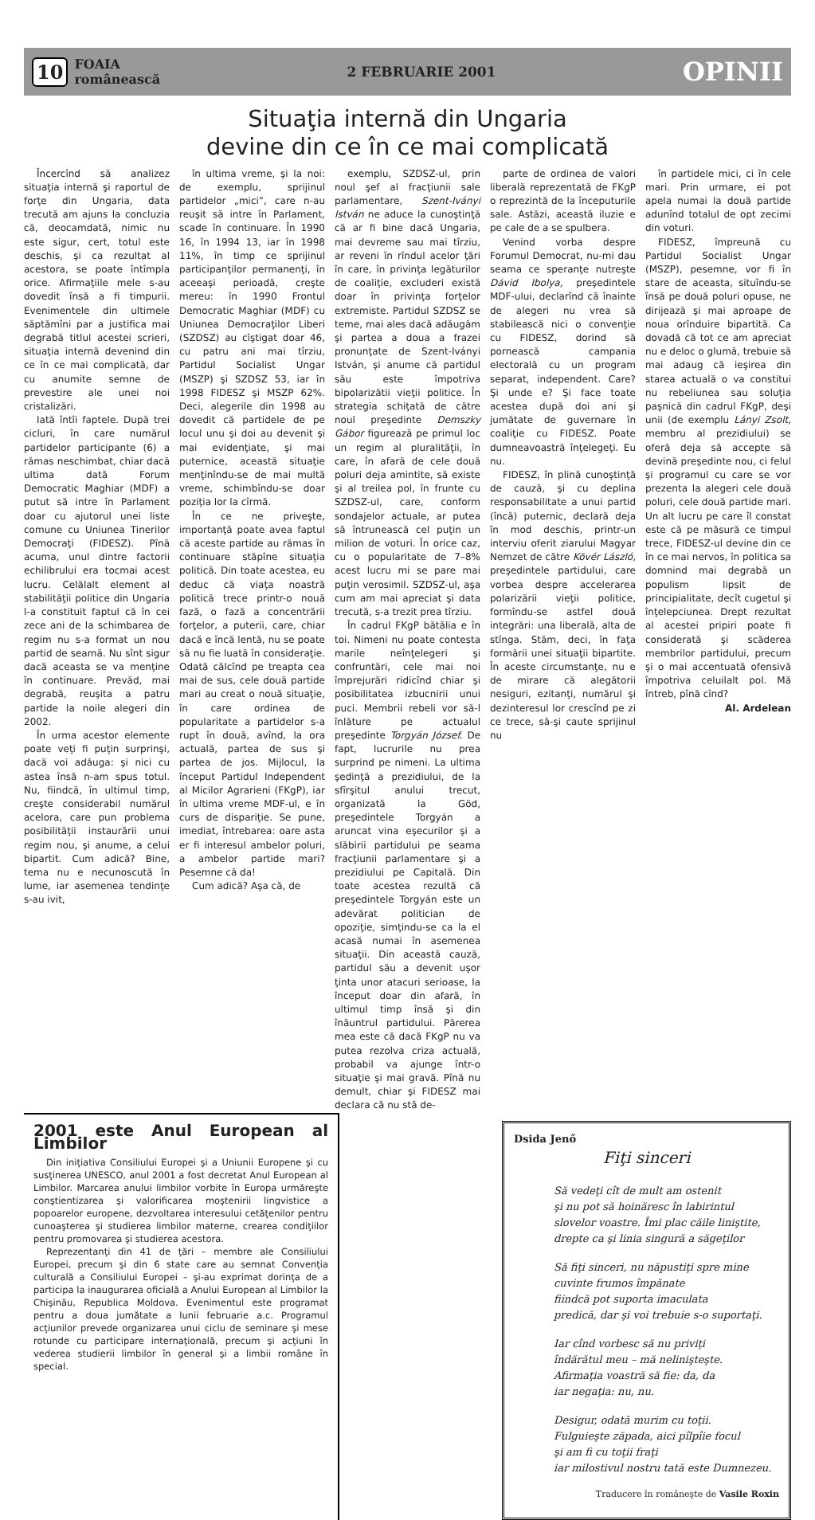10 FOAIA
românească
2 FEBRUARIE 2001 OPINII
Situaţia internă din Ungaria
devine din ce în ce mai complicată
Încercînd să analizez situaţia internă şi raportul de forţe din Ungaria, data trecută am ajuns la concluzia că, deocamdată, nimic nu este sigur, cert, totul este deschis, şi ca rezultat al acestora, se poate întîmpla orice. Afirmaţiile mele s-au dovedit însă a fi timpurii. Evenimentele din ultimele săptămîni par a justifica mai degrabă titlul acestei scrieri, situaţia internă devenind din ce în ce mai complicată, dar cu anumite semne de prevestire ale unei noi cristalizări.
Iată întîi faptele. După trei cicluri, în care numărul partidelor participante (6) a rămas neschimbat, chiar dacă ultima dată Forum Democratic Maghiar (MDF) a putut să intre în Parlament doar cu ajutorul unei liste comune cu Uniunea Tinerilor Democraţi (FIDESZ). Pînă acuma, unul dintre factorii echilibrului era tocmai acest lucru. Celălalt element al stabilităţii politice din Ungaria l-a constituit faptul că în cei zece ani de la schimbarea de regim nu s-a format un nou partid de seamă. Nu sînt sigur dacă aceasta se va menţine în continuare. Prevăd, mai degrabă, reuşita a patru partide la noile alegeri din 2002.
În urma acestor elemente poate veţi fi puţin surprinşi, dacă voi adăuga: şi nici cu astea însă n-am spus totul. Nu, fiindcă, în ultimul timp, creşte considerabil numărul acelora, care pun problema posibilităţii instaurării unui regim nou, şi anume, a celui bipartit. Cum adică? Bine, tema nu e necunoscută în lume, iar asemenea tendinţe s-au ivit,
în ultima vreme, şi la noi: de exemplu, sprijinul partidelor „mici”, care n-au reuşit să intre în Parlament, scade în continuare. În 1990 16, în 1994 13, iar în 1998 11%, în timp ce sprijinul participanţilor permanenţi, în aceeaşi perioadă, creşte mereu: în 1990 Frontul Democratic Maghiar (MDF) cu Uniunea Democraţilor Liberi (SZDSZ) au cîştigat doar 46, cu patru ani mai tîrziu, Partidul Socialist Ungar (MSZP) şi SZDSZ 53, iar în 1998 FIDESZ şi MSZP 62%. Deci, alegerile din 1998 au dovedit că partidele de pe locul unu şi doi au devenit şi mai evidenţiate, şi mai puternice, această situaţie menţinîndu-se de mai multă vreme, schimbîndu-se doar poziţia lor la cîrmă.
În ce ne priveşte, importanţă poate avea faptul că aceste partide au rămas în continuare stăpîne situaţia politică. Din toate acestea, eu deduc că viaţa noastră politică trece printr-o nouă fază, o fază a concentrării forţelor, a puterii, care, chiar dacă e încă lentă, nu se poate să nu fie luată în consideraţie. Odată călcînd pe treapta cea mai de sus, cele două partide mari au creat o nouă situaţie, în care ordinea de popularitate a partidelor s-a rupt în două, avînd, la ora actuală, partea de sus şi partea de jos. Mijlocul, la început Partidul Independent al Micilor Agrarieni (FKgP), iar în ultima vreme MDF-ul, e în curs de dispariţie. Se pune, imediat, întrebarea: oare asta er fi interesul ambelor poluri, a ambelor partide mari? Pesemne că da!
Cum adică? Aşa că, de
exemplu, SZDSZ-ul, prin noul şef al fracţiunii sale parlamentare, Szent-Iványi István ne aduce la cunoştinţă că ar fi bine dacă Ungaria, mai devreme sau mai tîrziu, ar reveni în rîndul acelor ţări în care, în privinţa legăturilor de coaliţie, excluderi există doar în privinţa forţelor extremiste. Partidul SZDSZ se teme, mai ales dacă adăugăm şi partea a doua a frazei pronunţate de Szent-Iványi István, şi anume că partidul său este împotriva bipolarizătii vieţii politice. În strategia schiţată de către noul preşedinte Demszky Gábor figurează pe primul loc un regim al pluralităţii, în care, în afară de cele două poluri deja amintite, să existe şi al treilea pol, în frunte cu SZDSZ-ul, care, conform sondajelor actuale, ar putea să întrunească cel puţin un milion de voturi. În orice caz, cu o popularitate de 7–8% acest lucru mi se pare mai puţin verosimil. SZDSZ-ul, aşa cum am mai apreciat şi data trecută, s-a trezit prea tîrziu.
În cadrul FKgP bătălia e în toi. Nimeni nu poate contesta marile neînţelegeri şi confruntări, cele mai noi împrejurări ridicînd chiar şi posibilitatea izbucnirii unui puci. Membrii rebeli vor să-l înlăture pe actualul preşedinte Torgyán József. De fapt, lucrurile nu prea surprind pe nimeni. La ultima şedinţă a prezidiului, de la sfîrşitul anului trecut, organizată la Göd, preşedintele Torgyán a aruncat vina eşecurilor şi a slăbirii partidului pe seama fracţiunii parlamentare şi a prezidiului pe Capitală. Din toate acestea rezultă că preşedintele Torgyán este un adevărat politician de opoziţie, simţindu-se ca la el acasă numai în asemenea situaţii. Din această cauză, partidul său a devenit uşor ţinta unor atacuri serioase, la început doar din afară, în ultimul timp însă şi din înăuntrul partidului. Părerea mea este că dacă FKgP nu va putea rezolva criza actuală, probabil va ajunge într-o situaţie şi mai gravă. Pînă nu demult, chiar şi FIDESZ mai declara că nu stă de-
parte de ordinea de valori liberală reprezentată de FKgP o reprezintă de la începuturile sale. Astăzi, această iluzie e pe cale de a se spulbera.
Venind vorba despre Forumul Democrat, nu-mi dau seama ce speranţe nutreşte Dávid Ibolya, preşedintele MDF-ului, declarînd că înainte de alegeri nu vrea să stabilească nici o convenţie cu FIDESZ, dorind să pornească campania electorală cu un program separat, independent. Care? Şi unde e? Şi face toate acestea după doi ani şi jumătate de guvernare în coaliţie cu FIDESZ. Poate dumneavoastră înţelegeţi. Eu nu.
FIDESZ, în plină cunoştinţă de cauză, şi cu deplina responsabilitate a unui partid (încă) puternic, declară deja în mod deschis, printr-un interviu oferit ziarului Magyar Nemzet de către Kövér László, preşedintele partidului, care vorbea despre accelerarea polarizării vieţii politice, formîndu-se astfel două integrări: una liberală, alta de stînga. Stăm, deci, în faţa formării unei situaţii bipartite. În aceste circumstanţe, nu e de mirare că alegătorii nesiguri, ezitanţi, numărul şi dezinteresul lor crescînd pe zi ce trece, să-şi caute sprijinul nu
în partidele mici, ci în cele mari. Prin urmare, ei pot apela numai la două partide adunînd totalul de opt zecimi din voturi.
FIDESZ, împreună cu Partidul Socialist Ungar (MSZP), pesemne, vor fi în stare de aceasta, situîndu-se însă pe două poluri opuse, ne dirijează şi mai aproape de noua orînduire bipartită. Ca dovadă că tot ce am apreciat nu e deloc o glumă, trebuie să mai adaug că ieşirea din starea actuală o va constitui nu rebeliunea sau soluţia paşnică din cadrul FKgP, deşi unii (de exemplu Lányi Zsolt, membru al prezidiului) se oferă deja să accepte să devină preşedinte nou, ci felul şi programul cu care se vor prezenta la alegeri cele două poluri, cele două partide mari. Un alt lucru pe care îl constat este că pe măsură ce timpul trece, FIDESZ-ul devine din ce în ce mai nervos, în politica sa domnind mai degrabă un populism lipsit de principialitate, decît cugetul şi înţelepciunea. Drept rezultat al acestei pripiri poate fi considerată şi scăderea membrilor partidului, precum şi o mai accentuată ofensivă împotriva celuilalt pol. Mă întreb, pînă cînd?
Al. Ardelean
2001 este Anul European al Limbilor
Din iniţiativa Consiliului Europei şi a Uniunii Europene şi cu susţinerea UNESCO, anul 2001 a fost decretat Anul European al Limbilor. Marcarea anului limbilor vorbite în Europa urmăreşte conştientizarea şi valorificarea moştenirii lingvistice a popoarelor europene, dezvoltarea interesului cetăţenilor pentru cunoaşterea şi studierea limbilor materne, crearea condiţiilor pentru promovarea şi studierea acestora.
Reprezentanţi din 41 de ţări – membre ale Consiliului Europei, precum şi din 6 state care au semnat Convenţia culturală a Consiliului Europei – şi-au exprimat dorinţa de a participa la inaugurarea oficială a Anului European al Limbilor la Chişinău, Republica Moldova. Evenimentul este programat pentru a doua jumătate a lunii februarie a.c. Programul acţiunilor prevede organizarea unui ciclu de seminare şi mese rotunde cu participare internaţională, precum şi acţiuni în vederea studierii limbilor în general şi a limbii române în special.
Dsida Jenő
Fiţi sinceri
Să vedeţi cît de mult am ostenit
şi nu pot să hoinăresc în labirintul
slovelor voastre. Îmi plac căile liniştite,
drepte ca şi linia singură a săgeţilor
Să fiţi sinceri, nu năpustiţi spre mine
cuvinte frumos împănate
fiindcă pot suporta imaculata
predică, dar şi voi trebuie s-o suportaţi.
Iar cînd vorbesc să nu priviţi
îndărătul meu – mă nelinişteşte.
Afirmaţia voastră să fie: da, da
iar negaţia: nu, nu.
Desigur, odată murim cu toţii.
Fulguieşte zăpada, aici pîlpîie focul
şi am fi cu toţii fraţi
iar milostivul nostru tată este Dumnezeu.
Traducere în româneşte de Vasile Roxin